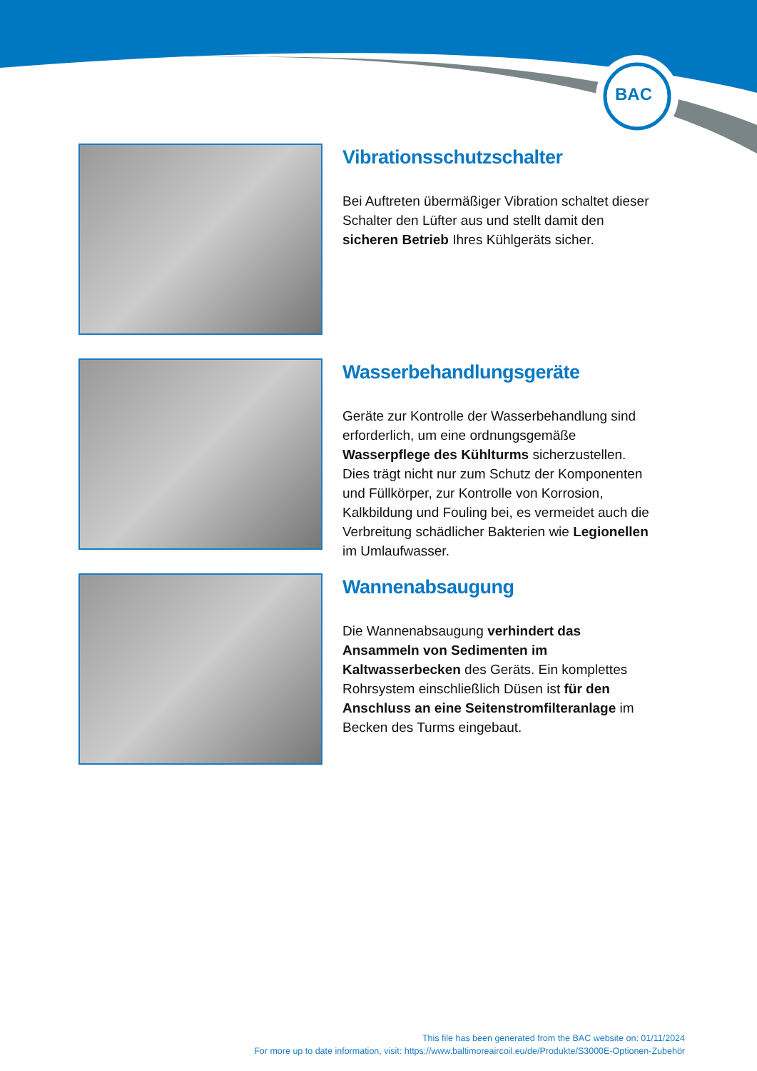BAC
Vibrationsschutzschalter
Bei Auftreten übermäßiger Vibration schaltet dieser Schalter den Lüfter aus und stellt damit den sicheren Betrieb Ihres Kühlgeräts sicher.
Wasserbehandlungsgeräte
Geräte zur Kontrolle der Wasserbehandlung sind erforderlich, um eine ordnungsgemäße Wasserpflege des Kühlturms sicherzustellen. Dies trägt nicht nur zum Schutz der Komponenten und Füllkörper, zur Kontrolle von Korrosion, Kalkbildung und Fouling bei, es vermeidet auch die Verbreitung schädlicher Bakterien wie Legionellen im Umlaufwasser.
Wannenabsaugung
Die Wannenabsaugung verhindert das Ansammeln von Sedimenten im Kaltwasserbecken des Geräts. Ein komplettes Rohrsystem einschließlich Düsen ist für den Anschluss an eine Seitenstromfilteranlage im Becken des Turms eingebaut.
This file has been generated from the BAC website on: 01/11/2024
For more up to date information, visit: https://www.baltimoreaircoil.eu/de/Produkte/S3000E-Optionen-Zubehör